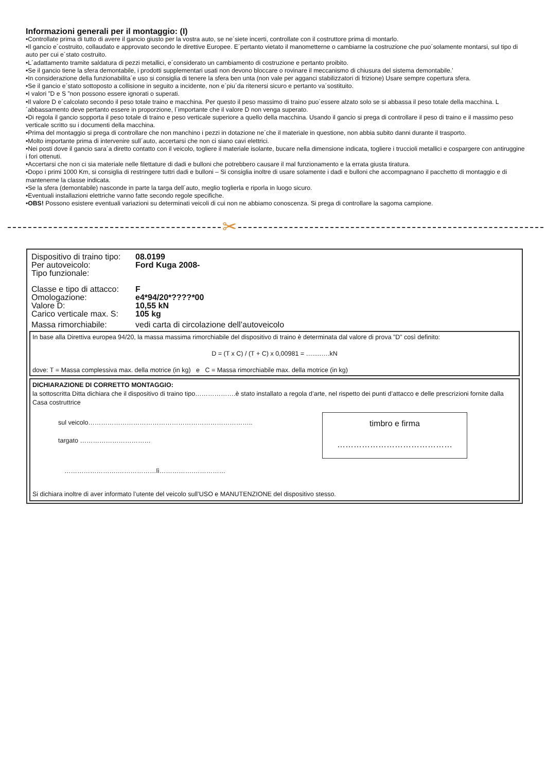Informazioni generali per il montaggio: (I)
•Controllate prima di tutto di avere il gancio giusto per la vostra auto, se ne´siete incerti, controllate con il costruttore prima di montarlo.
•Il gancio e´costruito, collaudato e approvato secondo le direttive Europee. E´pertanto vietato il manometterne o cambiarne la costruzione che puo´solamente montarsi, sul tipo di auto per cui e´stato costruito.
•L´adattamento tramite saldatura di pezzi metallici, e´considerato un cambiamento di costruzione e pertanto proibito.
•Se il gancio tiene la sfera demontabile, i prodotti supplementari usati non devono bloccare o rovinare il meccanismo di chiusura del sistema demontabile.’
•In considerazione della funzionabilita´e uso si consiglia di tenere la sfera ben unta (non vale per agganci stabilizzatori di frizione) Usare sempre copertura sfera.
•Se il gancio e´stato sottoposto a collisione in seguito a incidente, non e´piu´da ritenersi sicuro e pertanto va´sostituito.
•I valori ”D e S ”non possono essere ignorati o superati.
•Il valore D e´calcolato secondo il peso totale traino e macchina. Per questo il peso massimo di traino puo´essere alzato solo se si abbassa il peso totale della macchina. L´abbassamento deve pertanto essere in proporzione, l´importante che il valore D non venga superato.
•Di regola il gancio sopporta il peso totale di traino e peso verticale superiore a quello della macchina. Usando il gancio si prega di controllare il peso di traino e il massimo peso verticale scritto su i documenti della macchina.
•Prima del montaggio si prega di controllare che non manchino i pezzi in dotazione ne´che il materiale in questione, non abbia subito danni durante il trasporto.
•Molto importante prima di intervenire sull´auto, accertarsi che non ci siano cavi elettrici.
•Nei posti dove il gancio sara´a diretto contatto con il veicolo, togliere il materiale isolante, bucare nella dimensione indicata, togliere i truccioli metallici e cospargere con antiruggine i fori ottenuti.
•Accertarsi che non ci sia materiale nelle filettature di dadi e bulloni che potrebbero causare il mal funzionamento e la errata giusta tiratura.
•Dopo i primi 1000 Km, si consiglia di restringere tuttri dadi e bulloni – Si consiglia inoltre di usare solamente i dadi e bulloni che accompagnano il pacchetto di montaggio e di mantenerne la classe indicata.
•Se la sfera (demontabile) nasconde in parte la targa dell´auto, meglio toglierla e riporla in luogo sicuro.
•Eventuali installazioni elettriche vanno fatte secondo regole specifiche.
•OBS! Possono esistere eventuali variazioni su determinati veicoli di cui non ne abbiamo conoscenza. Si prega di controllare la sagoma campione.
✂
Dispositivo di traino tipo: 08.0199
Per autoveicolo: Ford Kuga 2008-
Tipo funzionale:
Classe e tipo di attacco: F
Omologazione: e4*94/20*????*00
Valore D: 10,55 kN
Carico verticale max. S: 105 kg
Massa rimorchiabile: vedi carta di circolazione dell’autoveicolo
In base alla Direttiva europea 94/20, la massa massima rimorchiabile del dispositivo di traino è determinata dal valore di prova ”D” così definito:
D = (T x C) / (T + C) x 0,00981 = ….....….kN
dove: T = Massa complessiva max. della motrice (in kg) e C = Massa rimorchiabile max. della motrice (in kg)
DICHIARAZIONE DI CORRETTO MONTAGGIO:
la sottoscritta Ditta dichiara che il dispositivo di traino tipo……………….è stato installato a regola d’arte, nel rispetto dei punti d’attacco e delle prescrizioni fornite dalla Casa costruttrice
timbro e firma
……………………………………
sul veicolo…………………………………………………………………..
targato ……………………………
…………………….………………lì…………….……………
Si dichiara inoltre di aver informato l’utente del veicolo sull’USO e MANUTENZIONE del dispositivo stesso.